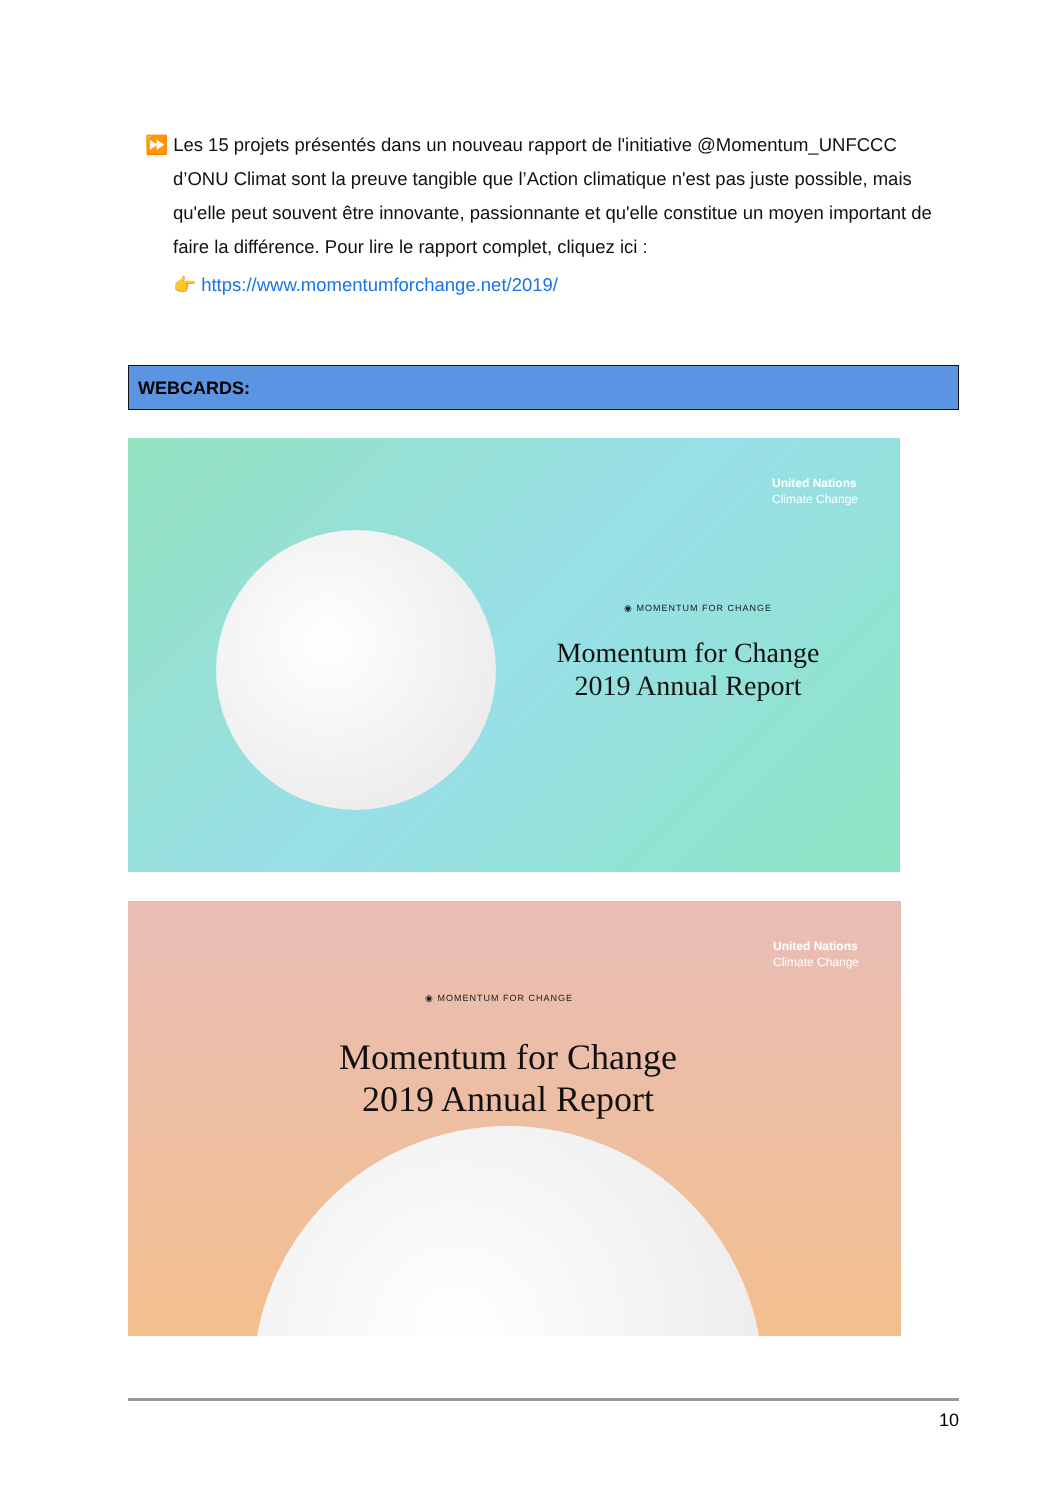⏩ Les 15 projets présentés dans un nouveau rapport de l'initiative @Momentum_UNFCCC
d’ONU Climat sont la preuve tangible que l’Action climatique n'est pas juste possible, mais qu'elle peut souvent être innovante, passionnante et qu'elle constitue un moyen important de faire la différence. Pour lire le rapport complet, cliquez ici :
👉 https://www.momentumforchange.net/2019/
WEBCARDS:
United Nations
Climate Change
◉ MOMENTUM FOR CHANGE
Momentum for Change
2019 Annual Report
United Nations
Climate Change
◉ MOMENTUM FOR CHANGE
Momentum for Change
2019 Annual Report
10